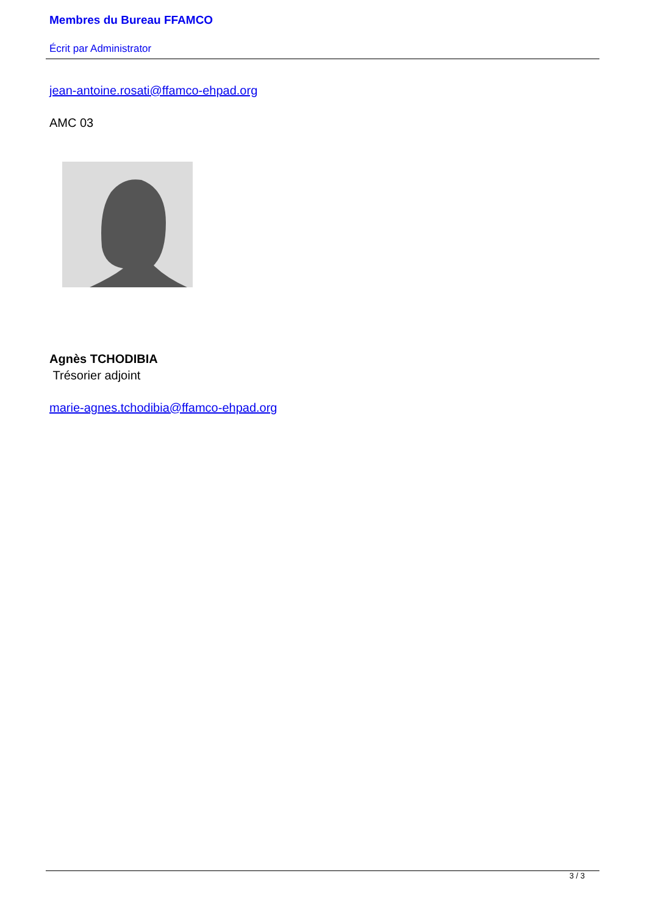Membres du Bureau FFAMCO
Écrit par Administrator
jean-antoine.rosati@ffamco-ehpad.org
AMC 03
Agnès TCHODIBIA
Trésorier adjoint
marie-agnes.tchodibia@ffamco-ehpad.org
3 / 3